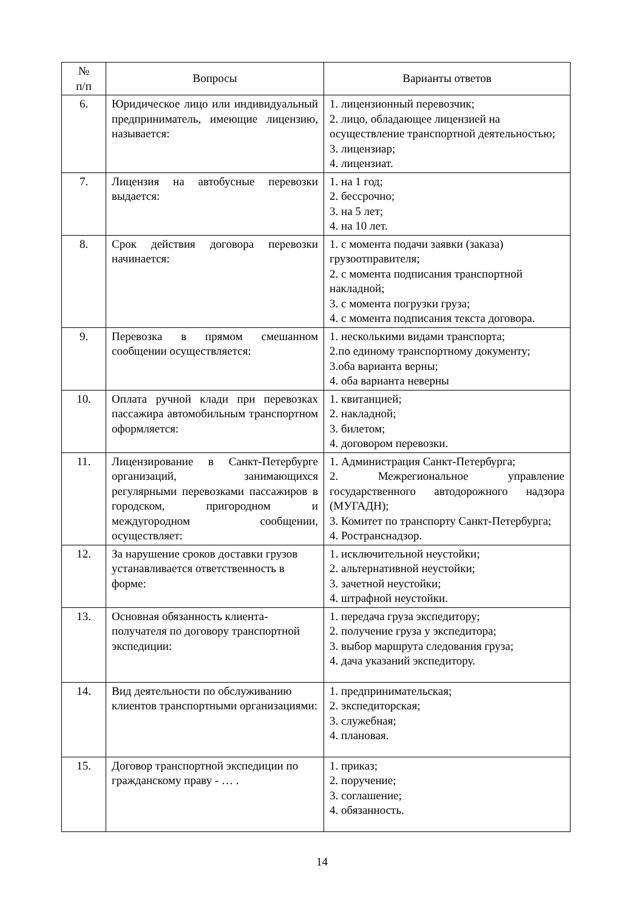| № п/п | Вопросы | Варианты ответов |
| --- | --- | --- |
| 6. | Юридическое лицо или индивидуальный предприниматель, имеющие лицензию, называется: | 1. лицензионный перевозчик; 2. лицо, обладающее лицензией на осуществление транспортной деятельностью; 3. лицензиар; 4. лицензиат. |
| 7. | Лицензия на автобусные перевозки выдается: | 1. на 1 год; 2. бессрочно; 3. на 5 лет; 4. на 10 лет. |
| 8. | Срок действия договора перевозки начинается: | 1. с момента подачи заявки (заказа) грузоотправителя; 2. с момента подписания транспортной накладной; 3. с момента погрузки груза; 4. с момента подписания текста договора. |
| 9. | Перевозка в прямом смешанном сообщении осуществляется: | 1. несколькими видами транспорта; 2.по единому транспортному документу; 3.оба варианта верны; 4. оба варианта неверны |
| 10. | Оплата ручной клади при перевозках пассажира автомобильным транспортном оформляется: | 1. квитанцией; 2. накладной; 3. билетом; 4. договором перевозки. |
| 11. | Лицензирование в Санкт-Петербурге организаций, занимающихся регулярными перевозками пассажиров в городском, пригородном и междугородном сообщении, осуществляет: | 1. Администрация Санкт-Петербурга; 2. Межрегиональное управление государственного автодорожного надзора (МУГАДН); 3. Комитет по транспорту Санкт-Петербурга; 4. Ространснадзор. |
| 12. | За нарушение сроков доставки грузов устанавливается ответственность в форме: | 1. исключительной неустойки; 2. альтернативной неустойки; 3. зачетной неустойки; 4. штрафной неустойки. |
| 13. | Основная обязанность клиента-получателя по договору транспортной экспедиции: | 1. передача груза экспедитору; 2. получение груза у экспедитора; 3. выбор маршрута следования груза; 4. дача указаний экспедитору. |
| 14. | Вид деятельности по обслуживанию клиентов транспортными организациями: | 1. предпринимательская; 2. экспедиторская; 3. служебная; 4. плановая. |
| 15. | Договор транспортной экспедиции по гражданскому праву - … . | 1. приказ; 2. поручение; 3. соглашение; 4. обязанность. |
14